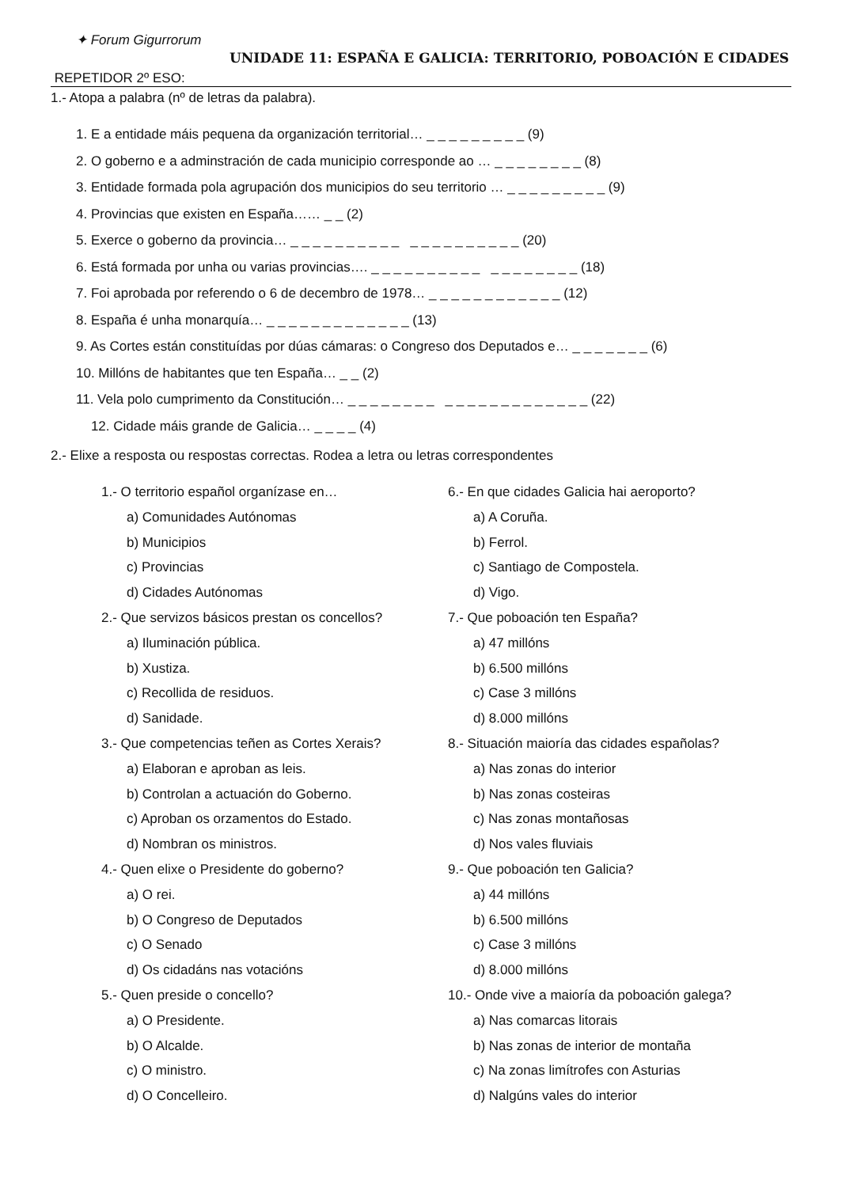✦ Forum Gigurrorum
UNIDADE 11: ESPAÑA E GALICIA: TERRITORIO, POBOACIÓN E CIDADES
REPETIDOR 2º ESO:
1.- Atopa a palabra (nº de letras da palabra).
1. E a entidade máis pequena da organización territorial… _ _ _ _ _ _ _ _ _ (9)
2. O goberno e a adminstración de cada municipio corresponde ao … _ _ _ _ _ _ _ _ (8)
3. Entidade formada pola agrupación dos municipios do seu territorio … _ _ _ _ _ _ _ _ _ (9)
4. Provincias que existen en España…… _ _ (2)
5. Exerce o goberno da provincia… _ _ _ _ _ _ _ _ _ _ _ _ _ _ _ _ _ _ _ _ (20)
6. Está formada por unha ou varias provincias…. _ _ _ _ _ _ _ _ _ _ _ _ _ _ _ _ _ _ (18)
7. Foi aprobada por referendo o 6 de decembro de 1978… _ _ _ _ _ _ _ _ _ _ _ _ (12)
8. España é unha monarquía… _ _ _ _ _ _ _ _ _ _ _ _ _ (13)
9. As Cortes están constituídas por dúas cámaras: o Congreso dos Deputados e… _ _ _ _ _ _ _ (6)
10. Millóns de habitantes que ten España… _ _ (2)
11. Vela polo cumprimento da Constitución… _ _ _ _ _ _ _ _ _ _ _ _ _ _ _ _ _ _ _ _ _ (22)
12. Cidade máis grande de Galicia… _ _ _ _ (4)
2.- Elixe a resposta ou respostas correctas. Rodea a letra ou letras correspondentes
1.- O territorio español organízase en…
a) Comunidades Autónomas
b) Municipios
c) Provincias
d) Cidades Autónomas
2.- Que servizos básicos prestan os concellos?
a) Iluminación pública.
b) Xustiza.
c) Recollida de residuos.
d) Sanidade.
3.- Que competencias teñen as Cortes Xerais?
a) Elaboran e aproban as leis.
b) Controlan a actuación do Goberno.
c) Aproban os orzamentos do Estado.
d) Nombran os ministros.
4.- Quen elixe o Presidente do goberno?
a) O rei.
b) O Congreso de Deputados
c) O Senado
d) Os cidadáns nas votacións
5.- Quen preside o concello?
a) O Presidente.
b) O Alcalde.
c) O ministro.
d) O Concelleiro.
6.- En que cidades Galicia hai aeroporto?
a) A Coruña.
b) Ferrol.
c) Santiago de Compostela.
d) Vigo.
7.- Que poboación ten España?
a) 47 millóns
b) 6.500 millóns
c) Case 3 millóns
d) 8.000 millóns
8.- Situación maioría das cidades españolas?
a) Nas zonas do interior
b) Nas zonas costeiras
c) Nas zonas montañosas
d) Nos vales fluviais
9.- Que poboación ten Galicia?
a) 44 millóns
b) 6.500 millóns
c) Case 3 millóns
d) 8.000 millóns
10.- Onde vive a maioría da poboación galega?
a) Nas comarcas litorais
b) Nas zonas de interior de montaña
c) Na zonas limítrofes con Asturias
d) Nalgúns vales do interior